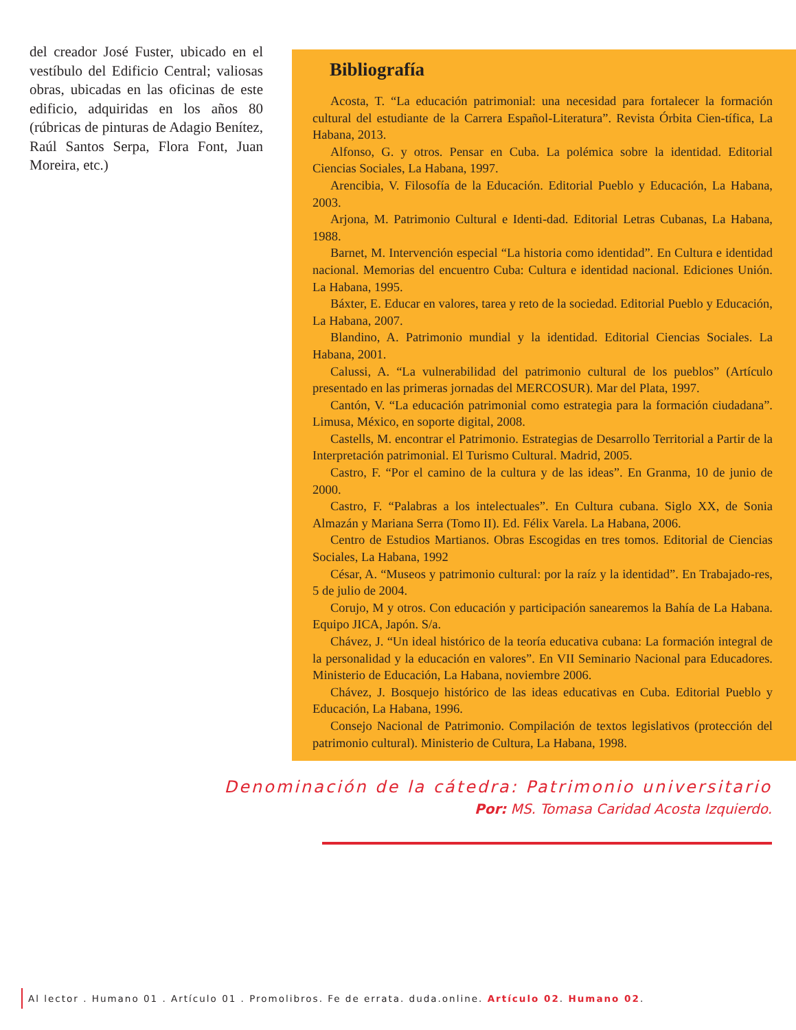del creador José Fuster, ubicado en el vestíbulo del Edificio Central; valiosas obras, ubicadas en las oficinas de este edificio, adquiridas en los años 80 (rúbricas de pinturas de Adagio Benítez, Raúl Santos Serpa, Flora Font, Juan Moreira, etc.)
Bibliografía
Acosta, T. “La educación patrimonial: una necesidad para fortalecer la formación cultural del estudiante de la Carrera Español-Literatura”. Revista Órbita Cien-tífica, La Habana, 2013.
Alfonso, G. y otros. Pensar en Cuba. La polémica sobre la identidad. Editorial Ciencias Sociales, La Habana, 1997.
Arencibia, V. Filosofía de la Educación. Editorial Pueblo y Educación, La Habana, 2003.
Arjona, M. Patrimonio Cultural e Identi-dad. Editorial Letras Cubanas, La Habana, 1988.
Barnet, M. Intervención especial “La historia como identidad”. En Cultura e identidad nacional. Memorias del encuentro Cuba: Cultura e identidad nacional. Ediciones Unión. La Habana, 1995.
Báxter, E. Educar en valores, tarea y reto de la sociedad. Editorial Pueblo y Educación, La Habana, 2007.
Blandino, A. Patrimonio mundial y la identidad. Editorial Ciencias Sociales. La Habana, 2001.
Calussi, A. “La vulnerabilidad del patrimonio cultural de los pueblos” (Artículo presentado en las primeras jornadas del MERCOSUR). Mar del Plata, 1997.
Cantón, V. “La educación patrimonial como estrategia para la formación ciudadana”. Limusa, México, en soporte digital, 2008.
Castells, M. encontrar el Patrimonio. Estrategias de Desarrollo Territorial a Partir de la Interpretación patrimonial. El Turismo Cultural. Madrid, 2005.
Castro, F. “Por el camino de la cultura y de las ideas”. En Granma, 10 de junio de 2000.
Castro, F. “Palabras a los intelectuales”. En Cultura cubana. Siglo XX, de Sonia Almazán y Mariana Serra (Tomo II). Ed. Félix Varela. La Habana, 2006.
Centro de Estudios Martianos. Obras Escogidas en tres tomos. Editorial de Ciencias Sociales, La Habana, 1992
César, A. “Museos y patrimonio cultural: por la raíz y la identidad”. En Trabajado-res, 5 de julio de 2004.
Corujo, M y otros. Con educación y participación sanearemos la Bahía de La Habana. Equipo JICA, Japón. S/a.
Chávez, J. “Un ideal histórico de la teoría educativa cubana: La formación integral de la personalidad y la educación en valores”. En VII Seminario Nacional para Educadores. Ministerio de Educación, La Habana, noviembre 2006.
Chávez, J. Bosquejo histórico de las ideas educativas en Cuba. Editorial Pueblo y Educación, La Habana, 1996.
Consejo Nacional de Patrimonio. Compilación de textos legislativos (protección del patrimonio cultural). Ministerio de Cultura, La Habana, 1998.
Denominación de la cátedra: Patrimonio universitario
Por: MS. Tomasa Caridad Acosta Izquierdo.
Al lector . Humano 01 . Artículo 01 . Promolibros. Fe de errata. duda.online. Artículo 02. Humano 02.